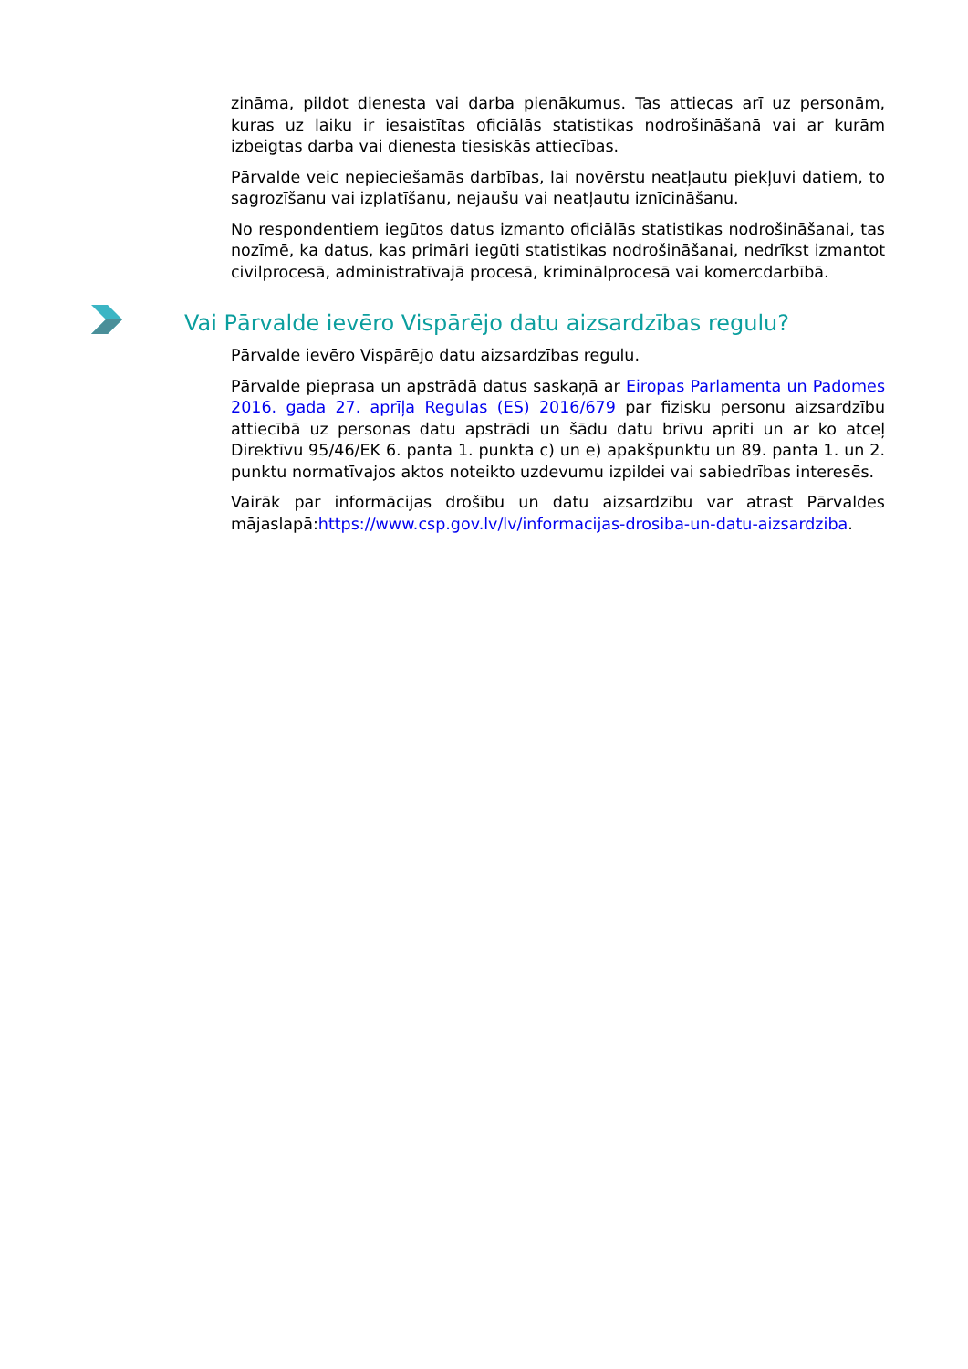zināma, pildot dienesta vai darba pienākumus. Tas attiecas arī uz personām, kuras uz laiku ir iesaistītas oficiālās statistikas nodrošināšanā vai ar kurām izbeigtas darba vai dienesta tiesiskās attiecības.
Pārvalde veic nepieciešamās darbības, lai novērstu neatļautu piekļuvi datiem, to sagrozīšanu vai izplatīšanu, nejaušu vai neatļautu iznīcināšanu.
No respondentiem iegūtos datus izmanto oficiālās statistikas nodrošināšanai, tas nozīmē, ka datus, kas primāri iegūti statistikas nodrošināšanai, nedrīkst izmantot civilprocesā, administratīvajā procesā, kriminālprocesā vai komercdarbībā.
Vai Pārvalde ievēro Vispārējo datu aizsardzības regulu?
Pārvalde ievēro Vispārējo datu aizsardzības regulu.
Pārvalde pieprasa un apstrādā datus saskaņā ar Eiropas Parlamenta un Padomes 2016. gada 27. aprīļa Regulas (ES) 2016/679 par fizisku personu aizsardzību attiecībā uz personas datu apstrādi un šādu datu brīvu apriti un ar ko atceļ Direktīvu 95/46/EK 6. panta 1. punkta c) un e) apakšpunktu un 89. panta 1. un 2. punktu normatīvajos aktos noteikto uzdevumu izpildei vai sabiedrības interesēs.
Vairāk par informācijas drošību un datu aizsardzību var atrast Pārvaldes mājaslapā:https://www.csp.gov.lv/lv/informacijas-drosiba-un-datu-aizsardziba.